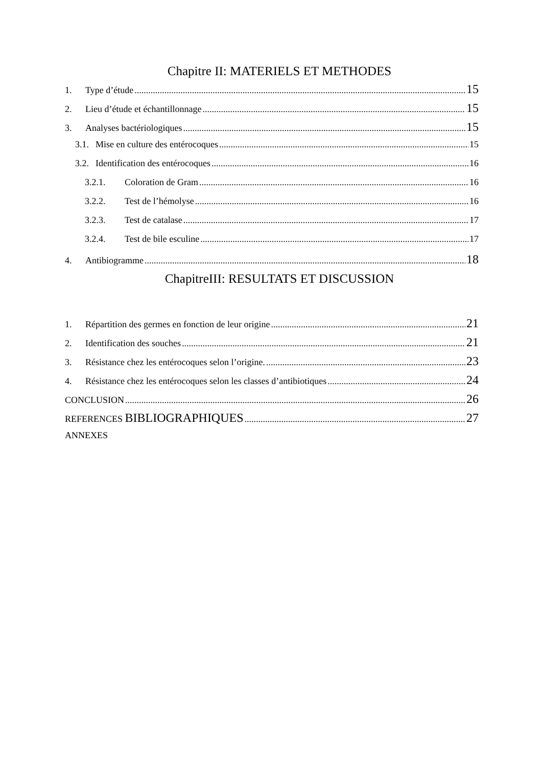Chapitre II: MATERIELS ET METHODES
1. Type d’étude 15
2. Lieu d’étude et échantillonnage 15
3. Analyses bactériologiques 15
3.1. Mise en culture des entérocoques 15
3.2. Identification des entérocoques 16
3.2.1. Coloration de Gram 16
3.2.2. Test de l’hémolyse 16
3.2.3. Test de catalase 17
3.2.4. Test de bile esculine 17
4. Antibiogramme 18
ChapitreIII: RESULTATS ET DISCUSSION
1. Répartition des germes en fonction de leur origine 21
2. Identification des souches 21
3. Résistance chez les entérocoques selon l’origine. 23
4. Résistance chez les entérocoques selon les classes d’antibiotiques 24
CONCLUSION 26
REFERENCES BIBLIOGRAPHIQUES 27
ANNEXES